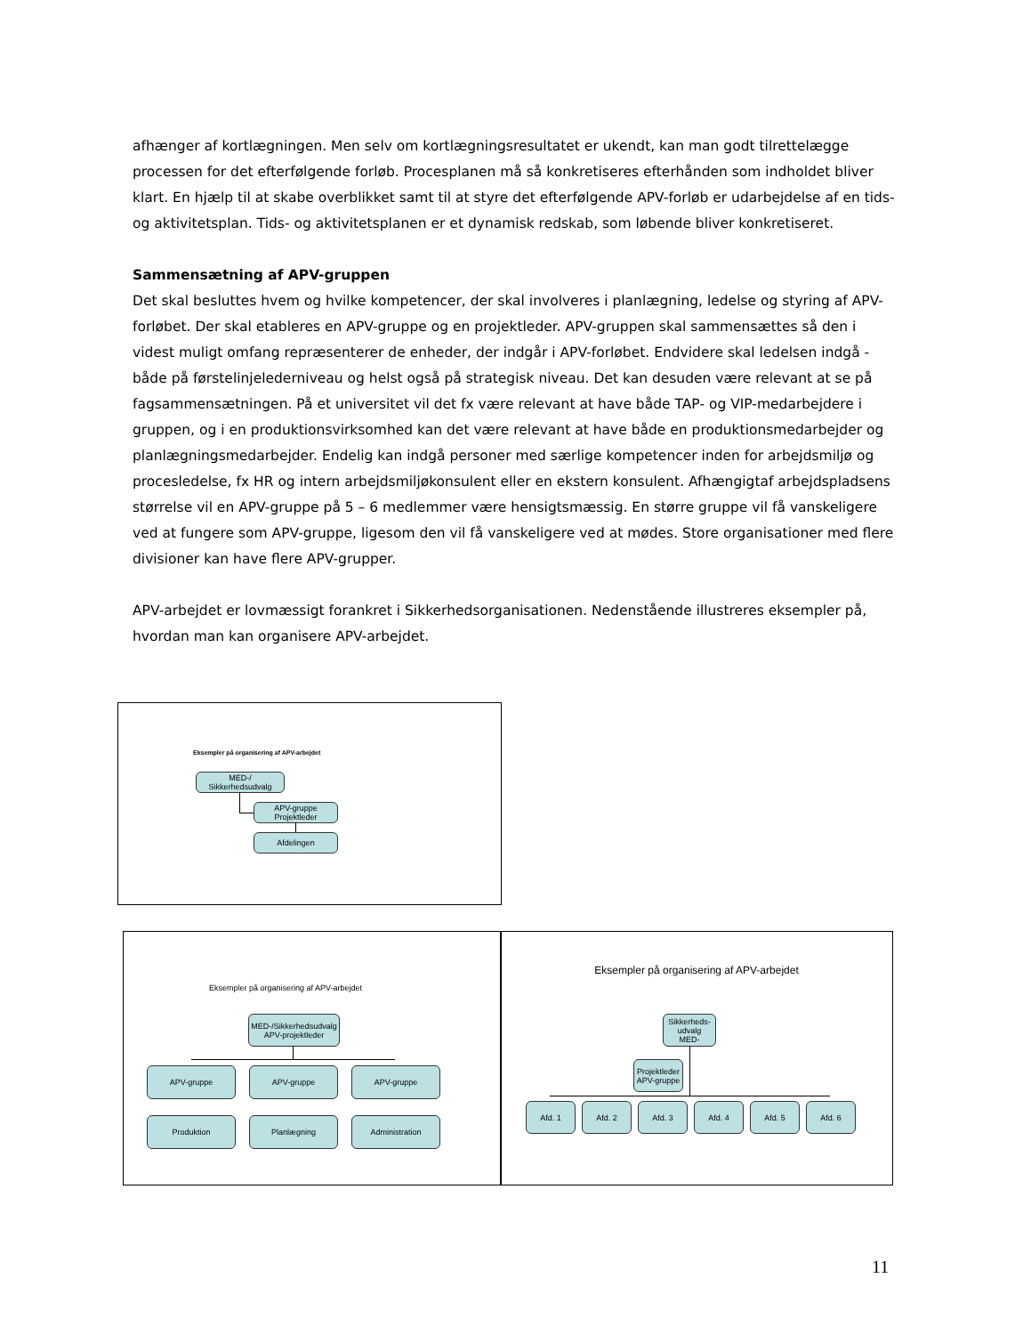afhænger af kortlægningen. Men selv om kortlægningsresultatet er ukendt, kan man godt tilrettelægge processen for det efterfølgende forløb. Procesplanen må så konkretiseres efterhånden som indholdet bliver klart. En hjælp til at skabe overblikket samt til at styre det efterfølgende APV-forløb er udarbejdelse af en tids- og aktivitetsplan. Tids- og aktivitetsplanen er et dynamisk redskab, som løbende bliver konkretiseret.
Sammensætning af APV-gruppen
Det skal besluttes hvem og hvilke kompetencer, der skal involveres i planlægning, ledelse og styring af APV-forløbet. Der skal etableres en APV-gruppe og en projektleder. APV-gruppen skal sammensættes så den i videst muligt omfang repræsenterer de enheder, der indgår i APV-forløbet. Endvidere skal ledelsen indgå - både på førstelinjelederniveau og helst også på strategisk niveau. Det kan desuden være relevant at se på fagsammensætningen. På et universitet vil det fx være relevant at have både TAP- og VIP-medarbejdere i gruppen, og i en produktionsvirksomhed kan det være relevant at have både en produktionsmedarbejder og planlægningsmedarbejder. Endelig kan indgå personer med særlige kompetencer inden for arbejdsmiljø og procesledelse, fx HR og intern arbejdsmiljøkonsulent eller en ekstern konsulent. Afhængigtaf arbejdspladsens størrelse vil en APV-gruppe på 5 – 6 medlemmer være hensigtsmæssig. En større gruppe vil få vanskeligere ved at fungere som APV-gruppe, ligesom den vil få vanskeligere ved at mødes. Store organisationer med flere divisioner kan have flere APV-grupper.
APV-arbejdet er lovmæssigt forankret i Sikkerhedsorganisationen. Nedenstående illustreres eksempler på, hvordan man kan organisere APV-arbejdet.
Eksempler på organisering af APV-arbejdet
MED-/ Sikkerhedsudvalg
APV-gruppe
Projektleder
Afdelingen
Eksempler på organisering af APV-arbejdet
MED-/Sikkerhedsudvalg
APV-projektleder
APV-gruppe APV-gruppe APV-gruppe
Produktion Planlægning Administration
Eksempler på organisering af APV-arbejdet
Sikkerheds-
udvalg
MED-
Projektleder
APV-gruppe
Afd. 1 Afd. 2 Afd. 3 Afd. 4 Afd. 5 Afd. 6
11